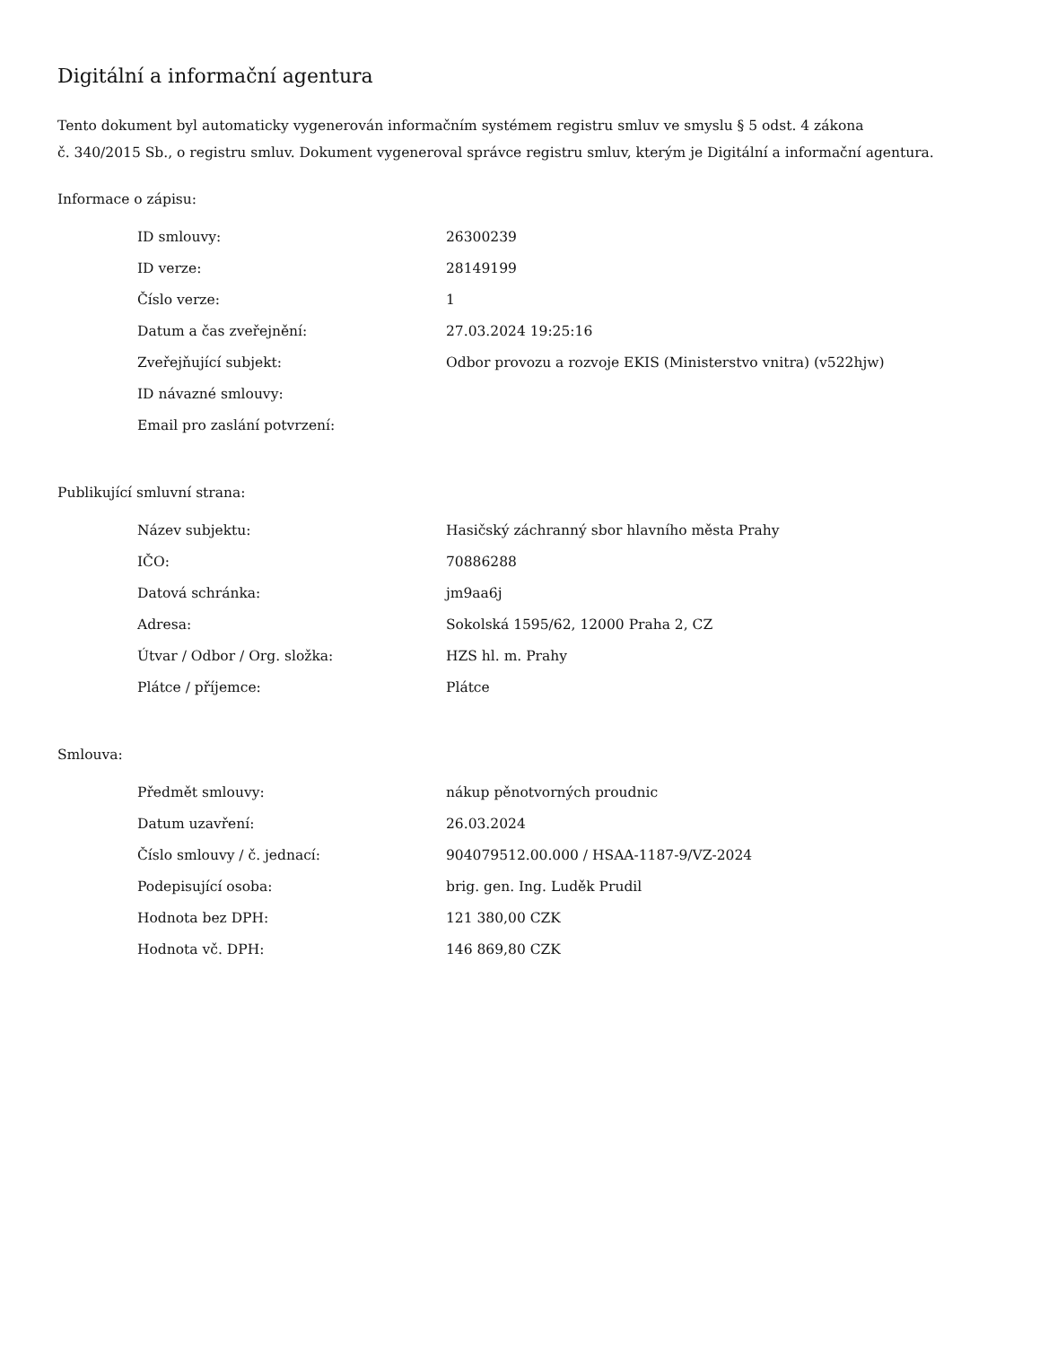Digitální a informační agentura
Tento dokument byl automaticky vygenerován informačním systémem registru smluv ve smyslu § 5 odst. 4 zákona
č. 340/2015 Sb., o registru smluv. Dokument vygeneroval správce registru smluv, kterým je Digitální a informační agentura.
Informace o zápisu:
| ID smlouvy: | 26300239 |
| ID verze: | 28149199 |
| Číslo verze: | 1 |
| Datum a čas zveřejnění: | 27.03.2024 19:25:16 |
| Zveřejňující subjekt: | Odbor provozu a rozvoje EKIS (Ministerstvo vnitra) (v522hjw) |
| ID návazné smlouvy: | |
| Email pro zaslání potvrzení: | |
Publikující smluvní strana:
| Název subjektu: | Hasičský záchranný sbor hlavního města Prahy |
| IČO: | 70886288 |
| Datová schránka: | jm9aa6j |
| Adresa: | Sokolská 1595/62, 12000 Praha 2, CZ |
| Útvar / Odbor / Org. složka: | HZS hl. m. Prahy |
| Plátce / příjemce: | Plátce |
Smlouva:
| Předmět smlouvy: | nákup pěnotvorných proudnic |
| Datum uzavření: | 26.03.2024 |
| Číslo smlouvy / č. jednací: | 904079512.00.000 / HSAA-1187-9/VZ-2024 |
| Podepisující osoba: | brig. gen. Ing. Luděk Prudil |
| Hodnota bez DPH: | 121 380,00 CZK |
| Hodnota vč. DPH: | 146 869,80 CZK |